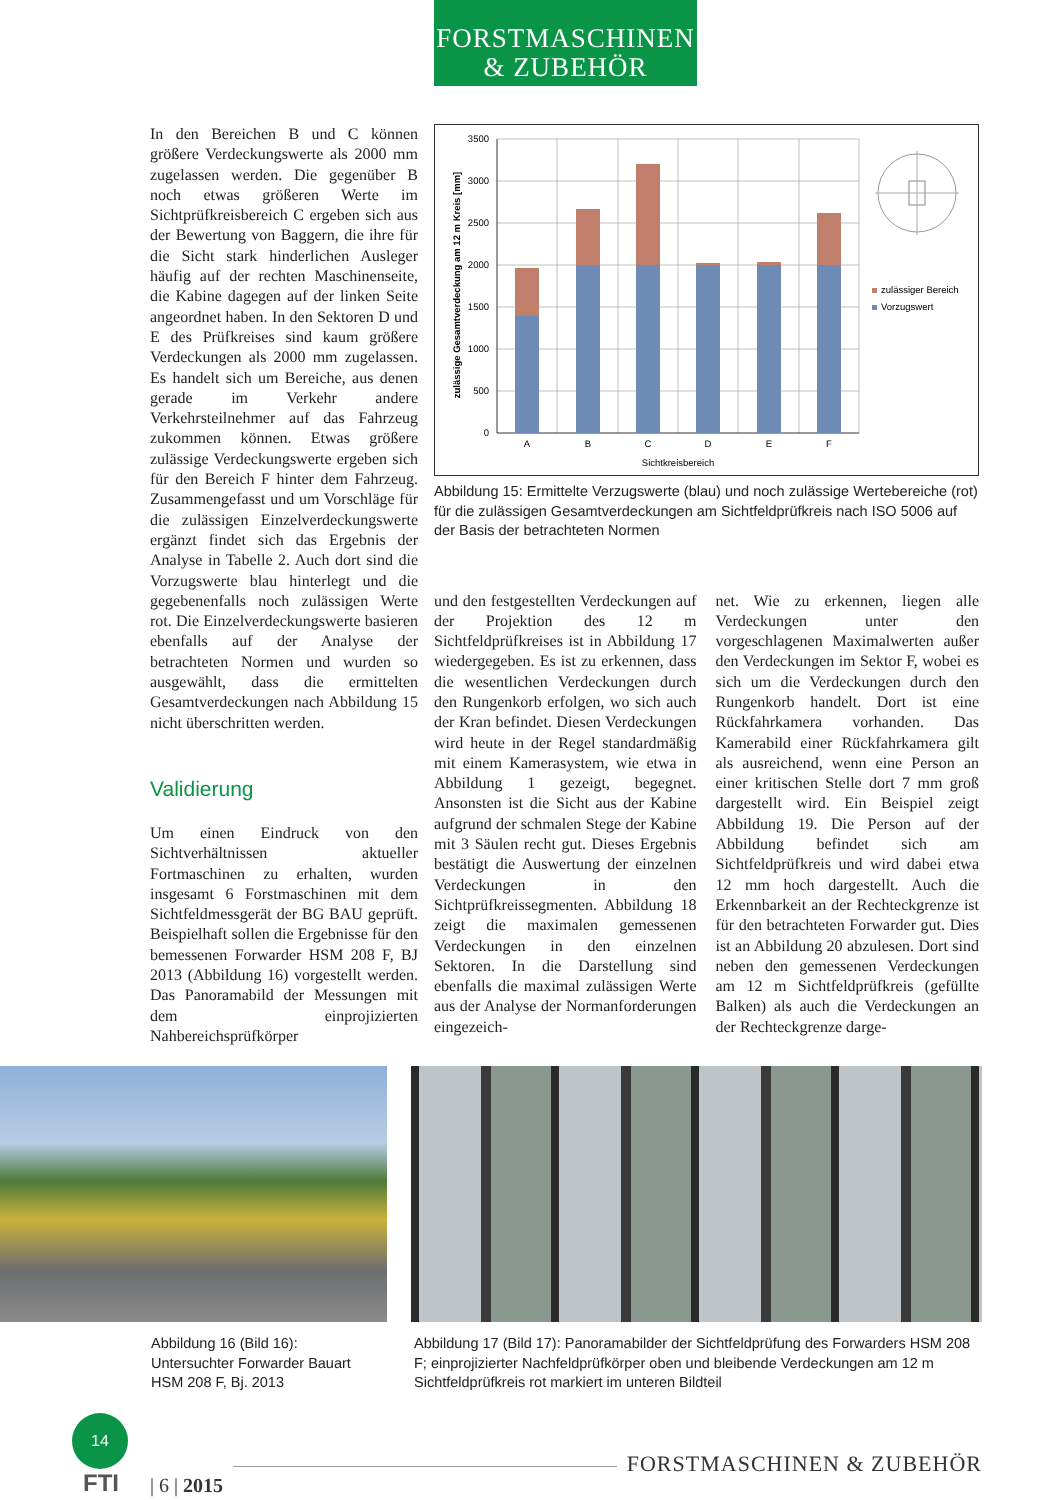FORSTMASCHINEN
& ZUBEHÖR
In den Bereichen B und C können größere Verdeckungswerte als 2000 mm zugelassen werden. Die gegenüber B noch etwas größeren Werte im Sichtprüfkreisbereich C ergeben sich aus der Bewertung von Baggern, die ihre für die Sicht stark hinderlichen Ausleger häufig auf der rechten Maschinenseite, die Kabine dagegen auf der linken Seite angeordnet haben. In den Sektoren D und E des Prüfkreises sind kaum größere Verdeckungen als 2000 mm zugelassen. Es handelt sich um Bereiche, aus denen gerade im Verkehr andere Verkehrsteilnehmer auf das Fahrzeug zukommen können. Etwas größere zulässige Verdeckungswerte ergeben sich für den Bereich F hinter dem Fahrzeug. Zusammengefasst und um Vorschläge für die zulässigen Einzelverdeckungswerte ergänzt findet sich das Ergebnis der Analyse in Tabelle 2. Auch dort sind die Vorzugswerte blau hinterlegt und die gegebenenfalls noch zulässigen Werte rot. Die Einzelverdeckungswerte basieren ebenfalls auf der Analyse der betrachteten Normen und wurden so ausgewählt, dass die ermittelten Gesamtverdeckungen nach Abbildung 15 nicht überschritten werden.
Validierung
Um einen Eindruck von den Sichtverhältnissen aktueller Fortmaschinen zu erhalten, wurden insgesamt 6 Forstmaschinen mit dem Sichtfeldmessgerät der BG BAU geprüft. Beispielhaft sollen die Ergebnisse für den bemessenen Forwarder HSM 208 F, BJ 2013 (Abbildung 16) vorgestellt werden. Das Panoramabild der Messungen mit dem einprojizierten Nahbereichsprüfkörper
3500
3000
2500
2000
1500
1000
500
0
A
B
C
D
E
F
Sichtkreisbereich
zulässige Gesamtverdeckung am 12 m Kreis [mm]
zulässiger Bereich
Vorzugswert
Abbildung 15: Ermittelte Verzugswerte (blau) und noch zulässige Wertebereiche (rot) für die zulässigen Gesamtverdeckungen am Sichtfeldprüfkreis nach ISO 5006 auf der Basis der betrachteten Normen
und den festgestellten Verdeckungen auf der Projektion des 12 m Sichtfeldprüfkreises ist in Abbildung 17 wiedergegeben. Es ist zu erkennen, dass die wesentlichen Verdeckungen durch den Rungenkorb erfolgen, wo sich auch der Kran befindet. Diesen Verdeckungen wird heute in der Regel standardmäßig mit einem Kamerasystem, wie etwa in Abbildung 1 gezeigt, begegnet. Ansonsten ist die Sicht aus der Kabine aufgrund der schmalen Stege der Kabine mit 3 Säulen recht gut. Dieses Ergebnis bestätigt die Auswertung der einzelnen Verdeckungen in den Sichtprüfkreissegmenten. Abbildung 18 zeigt die maximalen gemessenen Verdeckungen in den einzelnen Sektoren. In die Darstellung sind ebenfalls die maximal zulässigen Werte aus der Analyse der Normanforderungen eingezeich-
net. Wie zu erkennen, liegen alle Verdeckungen unter den vorgeschlagenen Maximalwerten außer den Verdeckungen im Sektor F, wobei es sich um die Verdeckungen durch den Rungenkorb handelt. Dort ist eine Rückfahrkamera vorhanden. Das Kamerabild einer Rückfahrkamera gilt als ausreichend, wenn eine Person an einer kritischen Stelle dort 7 mm groß dargestellt wird. Ein Beispiel zeigt Abbildung 19. Die Person auf der Abbildung befindet sich am Sichtfeldprüfkreis und wird dabei etwa 12 mm hoch dargestellt. Auch die Erkennbarkeit an der Rechteckgrenze ist für den betrachteten Forwarder gut. Dies ist an Abbildung 20 abzulesen. Dort sind neben den gemessenen Verdeckungen am 12 m Sichtfeldprüfkreis (gefüllte Balken) als auch die Verdeckungen an der Rechteckgrenze darge-
Abbildung 16 (Bild 16): Untersuchter Forwarder Bauart HSM 208 F, Bj. 2013
Abbildung 17 (Bild 17): Panoramabilder der Sichtfeldprüfung des Forwarders HSM 208 F; einprojizierter Nachfeldprüfkörper oben und bleibende Verdeckungen am 12 m Sichtfeldprüfkreis rot markiert im unteren Bildteil
14
FTI
| 6 | 2015
FORSTMASCHINEN & ZUBEHÖR